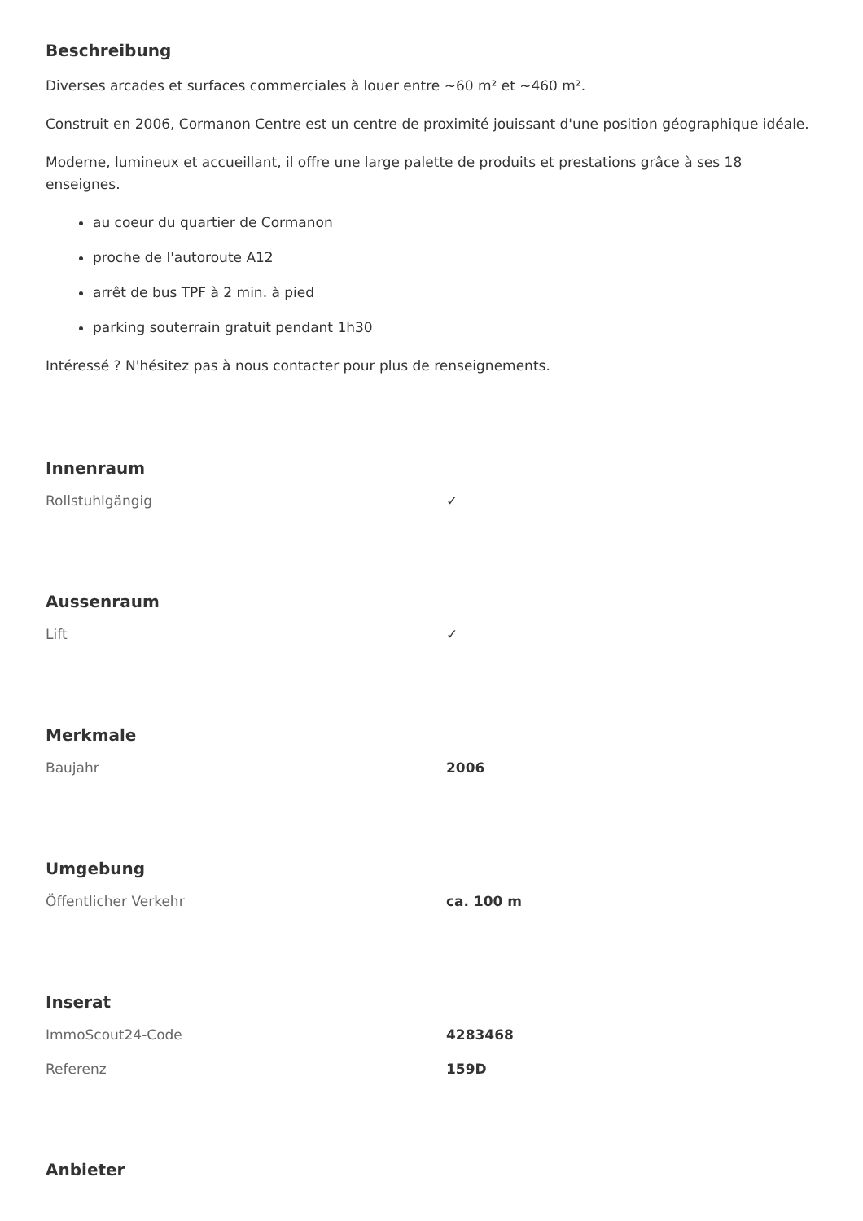Beschreibung
Diverses arcades et surfaces commerciales à louer entre ~60 m² et ~460 m².
Construit en 2006, Cormanon Centre est un centre de proximité jouissant d'une position géographique idéale.
Moderne, lumineux et accueillant, il offre une large palette de produits et prestations grâce à ses 18 enseignes.
au coeur du quartier de Cormanon
proche de l'autoroute A12
arrêt de bus TPF à 2 min. à pied
parking souterrain gratuit pendant 1h30
Intéressé ? N'hésitez pas à nous contacter pour plus de renseignements.
Innenraum
| Rollstuhlgängig | ✓ |
Aussenraum
| Lift | ✓ |
Merkmale
| Baujahr | 2006 |
Umgebung
| Öffentlicher Verkehr | ca. 100 m |
Inserat
| ImmoScout24-Code | 4283468 |
| Referenz | 159D |
Anbieter